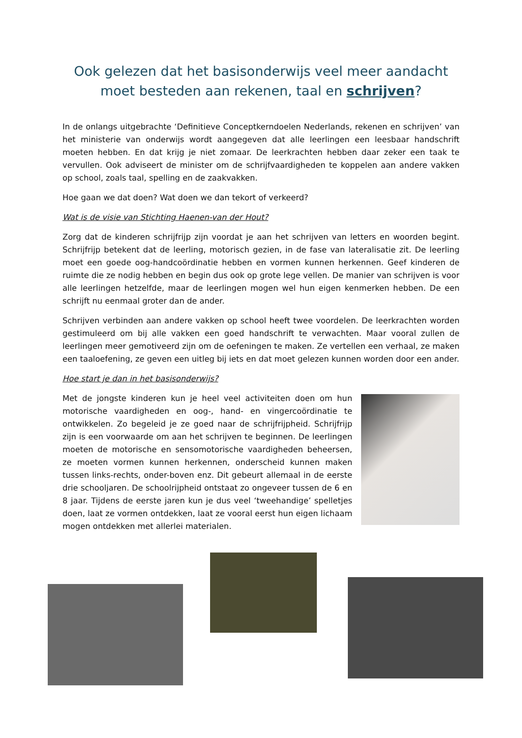Ook gelezen dat het basisonderwijs veel meer aandacht moet besteden aan rekenen, taal en schrijven?
In de onlangs uitgebrachte ‘Definitieve Conceptkerndoelen Nederlands, rekenen en schrijven’ van het ministerie van onderwijs wordt aangegeven dat alle leerlingen een leesbaar handschrift moeten hebben. En dat krijg je niet zomaar. De leerkrachten hebben daar zeker een taak te vervullen. Ook adviseert de minister om de schrijfvaardigheden te koppelen aan andere vakken op school, zoals taal, spelling en de zaakvakken.
Hoe gaan we dat doen? Wat doen we dan tekort of verkeerd?
Wat is de visie van Stichting Haenen-van der Hout?
Zorg dat de kinderen schrijfrijp zijn voordat je aan het schrijven van letters en woorden begint. Schrijfrijp betekent dat de leerling, motorisch gezien, in de fase van lateralisatie zit. De leerling moet een goede oog-handcoördinatie hebben en vormen kunnen herkennen. Geef kinderen de ruimte die ze nodig hebben en begin dus ook op grote lege vellen. De manier van schrijven is voor alle leerlingen hetzelfde, maar de leerlingen mogen wel hun eigen kenmerken hebben. De een schrijft nu eenmaal groter dan de ander.
Schrijven verbinden aan andere vakken op school heeft twee voordelen. De leerkrachten worden gestimuleerd om bij alle vakken een goed handschrift te verwachten. Maar vooral zullen de leerlingen meer gemotiveerd zijn om de oefeningen te maken. Ze vertellen een verhaal, ze maken een taaloefening, ze geven een uitleg bij iets en dat moet gelezen kunnen worden door een ander.
Hoe start je dan in het basisonderwijs?
Met de jongste kinderen kun je heel veel activiteiten doen om hun motorische vaardigheden en oog-, hand- en vingercoördinatie te ontwikkelen. Zo begeleid je ze goed naar de schrijfrijpheid. Schrijfrijp zijn is een voorwaarde om aan het schrijven te beginnen. De leerlingen moeten de motorische en sensomotorische vaardigheden beheersen, ze moeten vormen kunnen herkennen, onderscheid kunnen maken tussen links-rechts, onder-boven enz. Dit gebeurt allemaal in de eerste drie schooljaren. De schoolrijpheid ontstaat zo ongeveer tussen de 6 en 8 jaar. Tijdens de eerste jaren kun je dus veel ‘tweehandige’ spelletjes doen, laat ze vormen ontdekken, laat ze vooral eerst hun eigen lichaam mogen ontdekken met allerlei materialen.